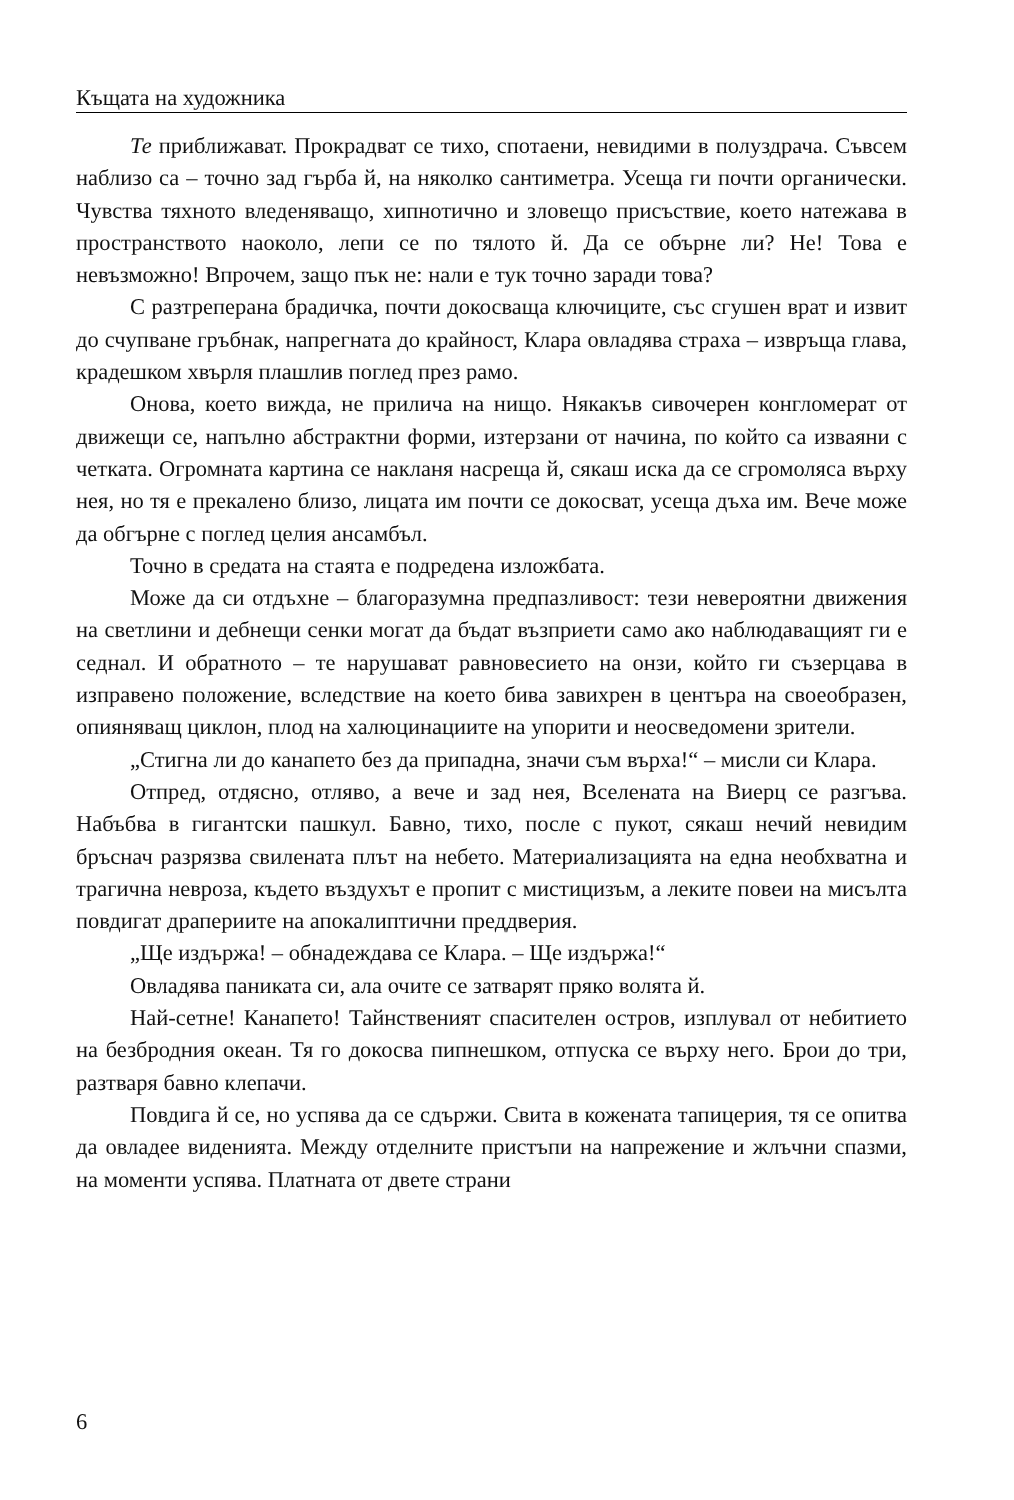Къщата на художника
Те приближават. Прокрадват се тихо, спотаени, невидими в полуздрача. Съвсем наблизо са – точно зад гърба й, на няколко сантиметра. Усеща ги почти органически. Чувства тяхното вледеняващо, хипнотично и зловещо присъствие, което натежава в пространството наоколо, лепи се по тялото й. Да се обърне ли? Не! Това е невъзможно! Впрочем, защо пък не: нали е тук точно заради това?
С разтреперана брадичка, почти докосваща ключиците, със сгушен врат и извит до счупване гръбнак, напрегната до крайност, Клара овладява страха – извръща глава, крадешком хвърля плашлив поглед през рамо.
Онова, което вижда, не прилича на нищо. Някакъв сивочерен конгломерат от движещи се, напълно абстрактни форми, изтерзани от начина, по който са изваяни с четката. Огромната картина се накланя насреща й, сякаш иска да се сгромоляса върху нея, но тя е прекалено близо, лицата им почти се докосват, усеща дъха им. Вече може да обгърне с поглед целия ансамбъл.
Точно в средата на стаята е подредена изложбата.
Може да си отдъхне – благоразумна предпазливост: тези невероятни движения на светлини и дебнещи сенки могат да бъдат възприети само ако наблюдаващият ги е седнал. И обратното – те нарушават равновесието на онзи, който ги съзерцава в изправено положение, вследствие на което бива завихрен в центъра на своеобразен, опияняващ циклон, плод на халюцинациите на упорити и неосведомени зрители.
„Стигна ли до канапето без да припадна, значи съм върха!“ – мисли си Клара.
Отпред, отдясно, отляво, а вече и зад нея, Вселената на Виерц се разгъва. Набъбва в гигантски пашкул. Бавно, тихо, после с пукот, сякаш нечий невидим бръснач разрязва свилената плът на небето. Материализацията на една необхватна и трагична невроза, където въздухът е пропит с мистицизъм, а леките повеи на мисълта повдигат драпериите на апокалиптични преддверия.
„Ще издържа! – обнадеждава се Клара. – Ще издържа!“
Овладява паниката си, ала очите се затварят пряко волята й.
Най-сетне! Канапето! Тайнственият спасителен остров, изплувал от небитието на безбродния океан. Тя го докосва пипнешком, отпуска се върху него. Брои до три, разтваря бавно клепачи.
Повдига й се, но успява да се сдържи. Свита в кожената тапицерия, тя се опитва да овладее виденията. Между отделните пристъпи на напрежение и жлъчни спазми, на моменти успява. Платната от двете страни
6